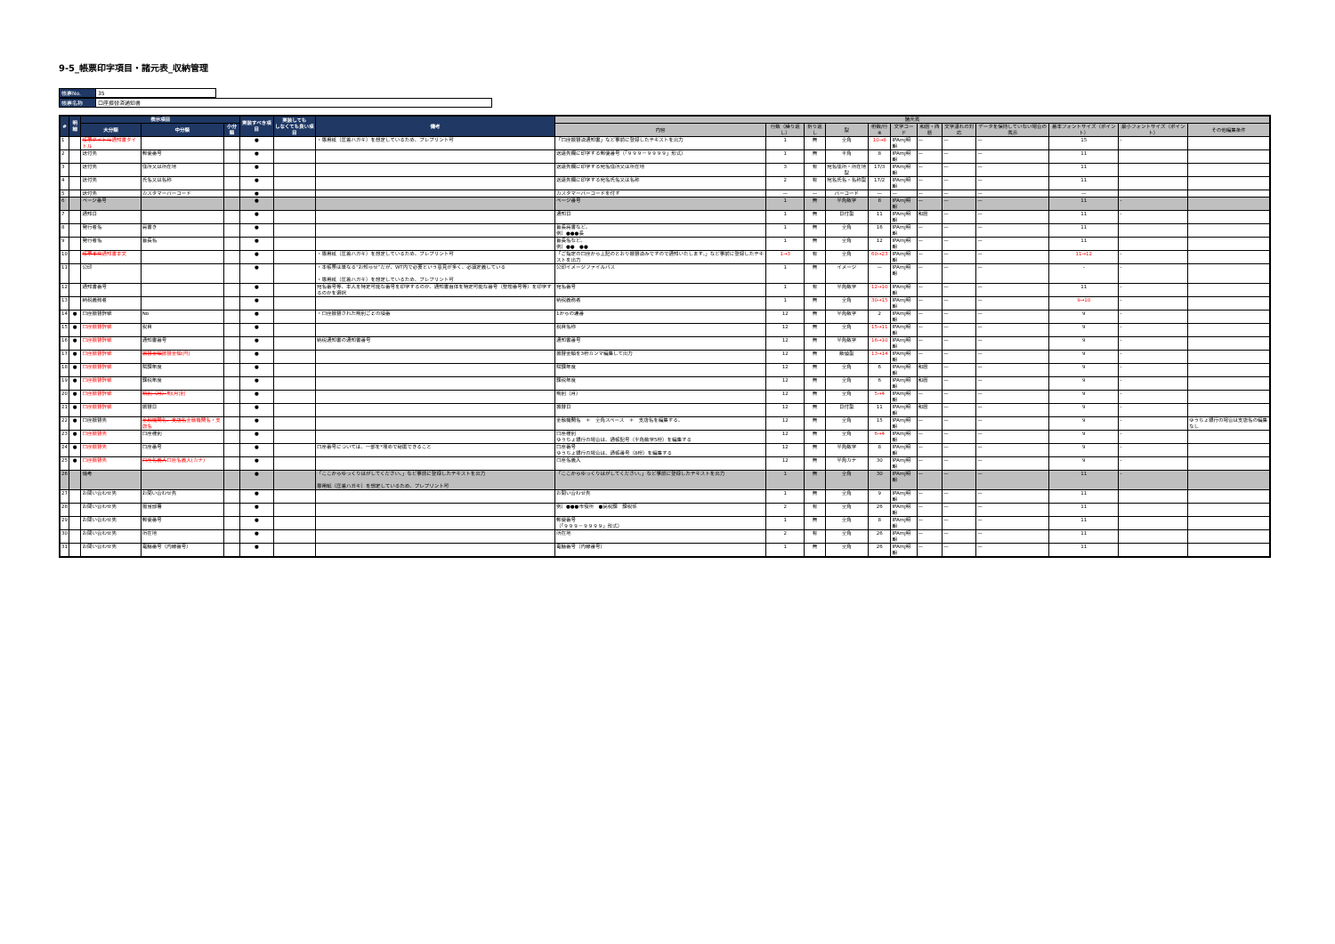9-5_帳票印字項目・諸元表_収納管理
| 帳票No. | 35 |
| 帳票名称 | 口座振替済通知書 |
| # | 明細 | 表示項目 | | | 実装すべき項目 | 実装しても しなくても良い項目 | 備考 | 諸元表 | | | | | | | | | | | |
| --- | --- | --- | --- | --- | --- | --- | --- | --- | --- | --- | --- | --- | --- | --- | --- | --- | --- | --- | --- |
| | | 大分類 | 中分類 | 小分類 | | | | 内容 | 行数（繰り返し） | 折り返し | 型 | 桁数/行※ | 文字コード | 和暦・西暦 | 文字溢れの対応 | データを保持していない場合の表示 | 基本フォントサイズ（ポイント） | 最小フォントサイズ（ポイント） | その他編集条件 |
| 1 | | 帳票タイトル 通知書タイトル | | | ● | | ・専用紙（圧着ハガキ）を想定しているため、プレプリント可 | 「口座振替済通知書」など事前に登録したテキストを出力 | 1 | 無 | 全角 | 10→8 | IPAmj明朝 | — | — | — | 15 | - | |
| 2 | | 送付先 | 郵便番号 | | ● | | | 送達先欄に印字する郵便番号（「９９９－９９９９」形式） | 1 | 無 | 半角 | 8 | IPAmj明朝 | — | — | — | 11 | | |
| 3 | | 送付先 | 住所又は所在地 | | ● | | | 送達先欄に印字する宛名住所又は所在地 | 3 | 有 | 宛名住所・所在地型 | 17/3 | IPAmj明朝 | — | — | — | 11 | | |
| 4 | | 送付先 | 氏名又は名称 | | ● | | | 送達先欄に印字する宛名氏名又は名称 | 2 | 有 | 宛名氏名・名称型 | 17/2 | IPAmj明朝 | — | — | — | 11 | | |
| 5 | | 送付先 | カスタマーバーコード | | ● | | | カスタマーバーコードを付す | — | — | バーコード | — | — | — | — | — | — | | |
| 6 | | ページ番号 | | | ● | | | ページ番号 | 1 | 無 | 半角数字 | 8 | IPAmj明朝 | — | — | — | 11 | - | |
| 7 | | 通知日 | | | ● | | | 通知日 | 1 | 無 | 日付型 | 11 | IPAmj明朝 | 和暦 | — | — | 11 | - | |
| 8 | | 発行者名 | 肩書き | | ● | | | 首長肩書など。 例）●●●長 | 1 | 無 | 全角 | 16 | IPAmj明朝 | — | — | — | 11 | | |
| 9 | | 発行者名 | 首長名 | | ● | | | 首長名など。 例）●● ●● | 1 | 無 | 全角 | 12 | IPAmj明朝 | — | — | — | 11 | | |
| 10 | | 帳票本文 通知書本文 | | | ● | | ・専用紙（圧着ハガキ）を想定しているため、プレプリント可 | 「ご指定の口座から上記のとおり振替済みですので通知いたします。」など事前に登録したテキストを出力 | 1→3 | 有 | 全角 | 60→23 | IPAmj明朝 | — | — | — | 11→12 | - | |
| 11 | | 公印 | | | ● | | ・本帳票は単なる”お知らせ”だが、WT内で必要という意見が多く、必須定義している ・専用紙（圧着ハガキ）を想定しているため、プレプリント可 | 公印イメージファイルパス | 1 | 無 | イメージ | — | IPAmj明朝 | — | — | — | - | - | |
| 12 | | 通知書番号 | | | ● | | 宛名番号等、本人を特定可能な番号を印字するのか、通知書自体を特定可能な番号（整理番号等）を印字するのかを選択 | 宛名番号 | 1 | 有 | 半角数字 | 12→10 | IPAmj明朝 | — | — | — | 11 | - | |
| 13 | | 納税義務者 | | | ● | | | 納税義務者 | 1 | 無 | 全角 | 30→15 | IPAmj明朝 | — | — | — | 9→10 | - | |
| 14 | ● | 口座振替詳細 | No | | ● | | ・口座振替された期別ごとの項番 | 1からの連番 | 12 | 無 | 半角数字 | 2 | IPAmj明朝 | — | — | — | 9 | - | |
| 15 | ● | 口座振替詳細 | 税目 | | ● | | | 税目名称 | 12 | 無 | 全角 | 15→11 | IPAmj明朝 | — | — | — | 9 | - | |
| 16 | ● | 口座振替詳細 | 通知書番号 | | ● | | 納税通知書の通知書番号 | 通知書番号 | 12 | 無 | 半角数字 | 16→10 | IPAmj明朝 | — | — | — | 9 | - | |
| 17 | ● | 口座振替詳細 | 振替金額 振替金額(円) | | ● | | | 振替金額を3桁カンマ編集して出力 | 12 | 無 | 数値型 | 13→14 | IPAmj明朝 | — | — | — | 9 | - | |
| 18 | ● | 口座振替詳細 | 賦課年度 | | ● | | | 賦課年度 | 12 | 無 | 全角 | 6 | IPAmj明朝 | 和暦 | — | — | 9 | - | |
| 19 | ● | 口座振替詳細 | 課税年度 | | ● | | | 課税年度 | 12 | 無 | 全角 | 6 | IPAmj明朝 | 和暦 | — | — | 9 | - | |
| 20 | ● | 口座振替詳細 | 期別（月） 期(月)別 | | ● | | | 期別（月） | 12 | 無 | 全角 | 5→4 | IPAmj明朝 | — | — | — | 9 | - | |
| 21 | ● | 口座振替詳細 | 振替日 | | ● | | | 振替日 | 12 | 無 | 日付型 | 11 | IPAmj明朝 | 和暦 | — | — | 9 | - | |
| 22 | ● | 口座振替先 | 金融機関名、支店名 金融機関名・支店名 | | ● | | | 金融機関名 ＋ 全角スペース ＋ 支店名を編集する。 | 12 | 無 | 全角 | 15 | IPAmj明朝 | — | — | — | 9 | - | ゆうちょ銀行の場合は支店名の編集なし |
| 23 | ● | 口座振替先 | 口座種別 | | ● | | | 口座種別 ゆうちょ銀行の場合は、通帳記号（半角数字5桁）を編集する | 12 | 無 | 全角 | 6→4 | IPAmj明朝 | — | — | — | 9 | - | |
| 24 | ● | 口座振替先 | 口座番号 | | ● | | 口座番号については、一部を*埋めで秘匿できること | 口座番号 ゆうちょ銀行の場合は、通帳番号（8桁）を編集する | 12 | 無 | 半角数字 | 8 | IPAmj明朝 | — | — | — | 9 | - | |
| 25 | ● | 口座振替先 | 口座名義人 口座名義人(カナ) | | ● | | | 口座名義人 | 12 | 無 | 半角カナ | 30 | IPAmj明朝 | — | — | — | 9 | - | |
| 26 | | 備考 | | | ● | | 「ここからゆっくりはがしてください。」など事前に登録したテキストを出力 専用紙（圧着ハガキ）を想定しているため、プレプリント可 | 「ここからゆっくりはがしてください。」など事前に登録したテキストを出力 | 1 | 無 | 全角 | 30 | IPAmj明朝 | — | — | — | 11 | - | |
| 27 | | お問い合わせ先 | お問い合わせ先 | | ● | | | お問い合わせ先 | 1 | 無 | 全角 | 9 | IPAmj明朝 | — | — | — | 11 | | |
| 28 | | お問い合わせ先 | 担当部署 | | ● | | | 例）●●●市役所 ●民税課 課税係 | 2 | 有 | 全角 | 26 | IPAmj明朝 | — | — | — | 11 | | |
| 29 | | お問い合わせ先 | 郵便番号 | | ● | | | 郵便番号 （「９９９－９９９９」形式） | 1 | 無 | 全角 | 8 | IPAmj明朝 | — | — | — | 11 | | |
| 30 | | お問い合わせ先 | 所在地 | | ● | | | 所在地 | 2 | 有 | 全角 | 26 | IPAmj明朝 | — | — | — | 11 | | |
| 31 | | お問い合わせ先 | 電話番号（内線番号） | | ● | | | 電話番号（内線番号） | 1 | 無 | 全角 | 26 | IPAmj明朝 | — | — | — | 11 | | |